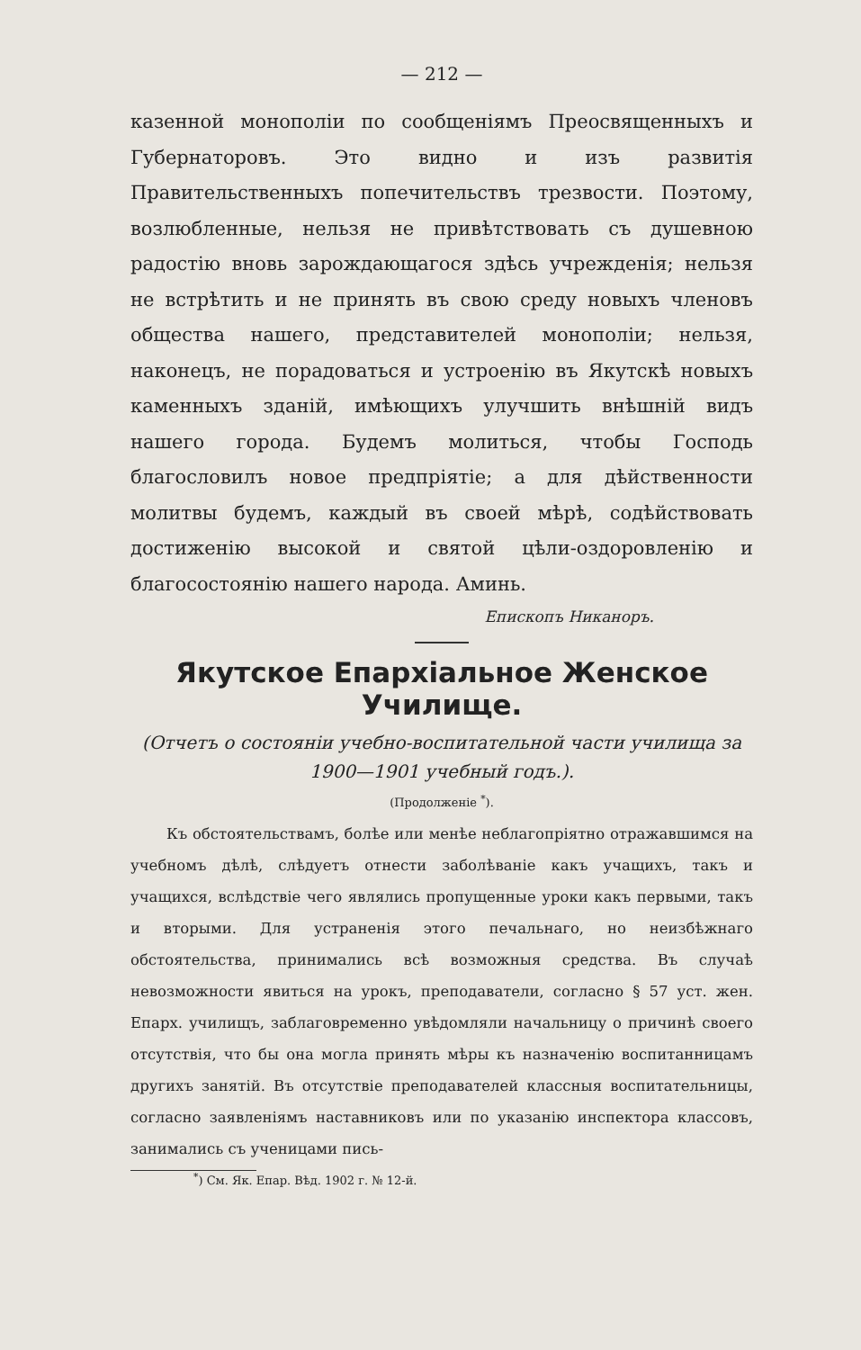— 212 —
казенной монополіи по сообщеніямъ Преосвященныхъ и Губернаторовъ. Это видно и изъ развитія Правительственныхъ попечительствъ трезвости. Поэтому, возлюбленные, нельзя не привѣтствовать съ душевною радостію вновь зарождающагося здѣсь учрежденія; нельзя не встрѣтить и не принять въ свою среду новыхъ членовъ общества нашего, представителей монополіи; нельзя, наконецъ, не порадоваться и устроенію въ Якутскѣ новыхъ каменныхъ зданій, имѣющихъ улучшить внѣшній видъ нашего города. Будемъ молиться, чтобы Господь благословилъ новое предпріятіе; а для дѣйственности молитвы будемъ, каждый въ своей мѣрѣ, содѣйствовать достиженію высокой и святой цѣли-оздоровленію и благосостоянію нашего народа. Аминь.
Епископъ Никаноръ.
Якутское Епархіальное Женское Училище.
(Отчетъ о состояніи учебно-воспитательной части училища за 1900—1901 учебный годъ.).
(Продолженіе <sup>*</sup>).
Къ обстоятельствамъ, болѣе или менѣе неблагопріятно отражавшимся на учебномъ дѣлѣ, слѣдуетъ отнести заболѣваніе какъ учащихъ, такъ и учащихся, вслѣдствіе чего являлись пропущенные уроки какъ первыми, такъ и вторыми. Для устраненія этого печальнаго, но неизбѣжнаго обстоятельства, принимались всѣ возможныя средства. Въ случаѣ невозможности явиться на урокъ, преподаватели, согласно § 57 уст. жен. Епарх. училищъ, заблаговременно увѣдомляли начальницу о причинѣ своего отсутствія, что бы она могла принять мѣры къ назначенію воспитанницамъ другихъ занятій. Въ отсутствіе преподавателей классныя воспитательницы, согласно заявленіямъ наставниковъ или по указанію инспектора классовъ, занимались съ ученицами пись-
<sup>*</sup>) См. Як. Епар. Вѣд. 1902 г. № 12-й.